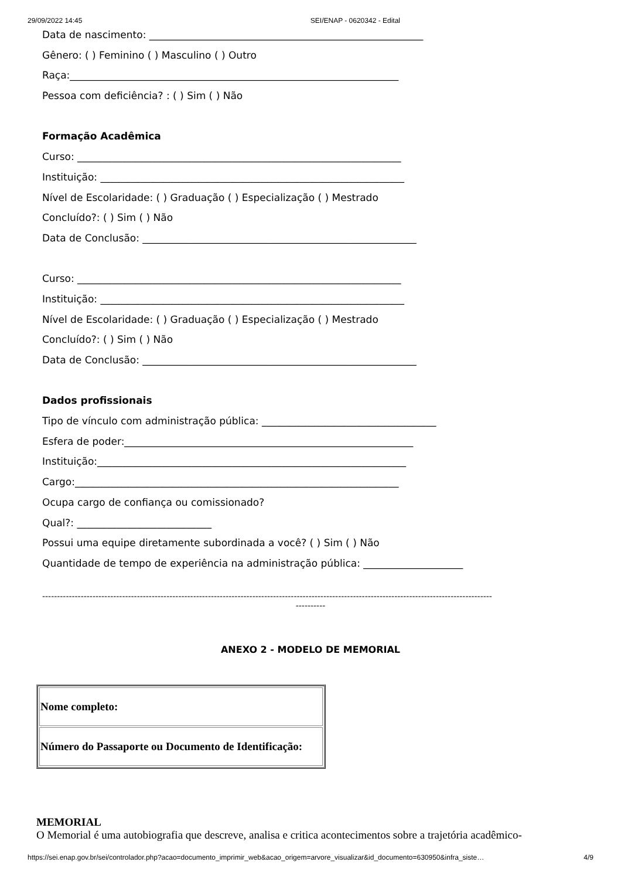29/09/2022 14:45 SEI/ENAP - 0620342 - Edital
Data de nascimento: _______________________________________________________
Gênero: ( ) Feminino ( ) Masculino ( ) Outro
Raça:__________________________________________________________________
Pessoa com deficiência? : ( ) Sim ( ) Não
Formação Acadêmica
Curso: _________________________________________________________________
Instituição: _____________________________________________________________
Nível de Escolaridade: ( ) Graduação ( ) Especialização ( ) Mestrado
Concluído?: ( ) Sim ( ) Não
Data de Conclusão: _______________________________________________________
Curso: _________________________________________________________________
Instituição: _____________________________________________________________
Nível de Escolaridade: ( ) Graduação ( ) Especialização ( ) Mestrado
Concluído?: ( ) Sim ( ) Não
Data de Conclusão: _______________________________________________________
Dados profissionais
Tipo de vínculo com administração pública: ___________________________________
Esfera de poder:__________________________________________________________
Instituição:______________________________________________________________
Cargo:_________________________________________________________________
Ocupa cargo de confiança ou comissionado?
Qual?: ___________________________
Possui uma equipe diretamente subordinada a você? ( ) Sim ( ) Não
Quantidade de tempo de experiência na administração pública: ____________________
--------------------------------------------------------------------------------------------------------------------------------------------------------
----------
ANEXO 2 - MODELO DE MEMORIAL
| Nome completo: |
| Número do Passaporte ou Documento de Identificação: |
MEMORIAL
O Memorial é uma autobiografia que descreve, analisa e critica acontecimentos sobre a trajetória acadêmico-
https://sei.enap.gov.br/sei/controlador.php?acao=documento_imprimir_web&acao_origem=arvore_visualizar&id_documento=630950&infra_siste… 4/9